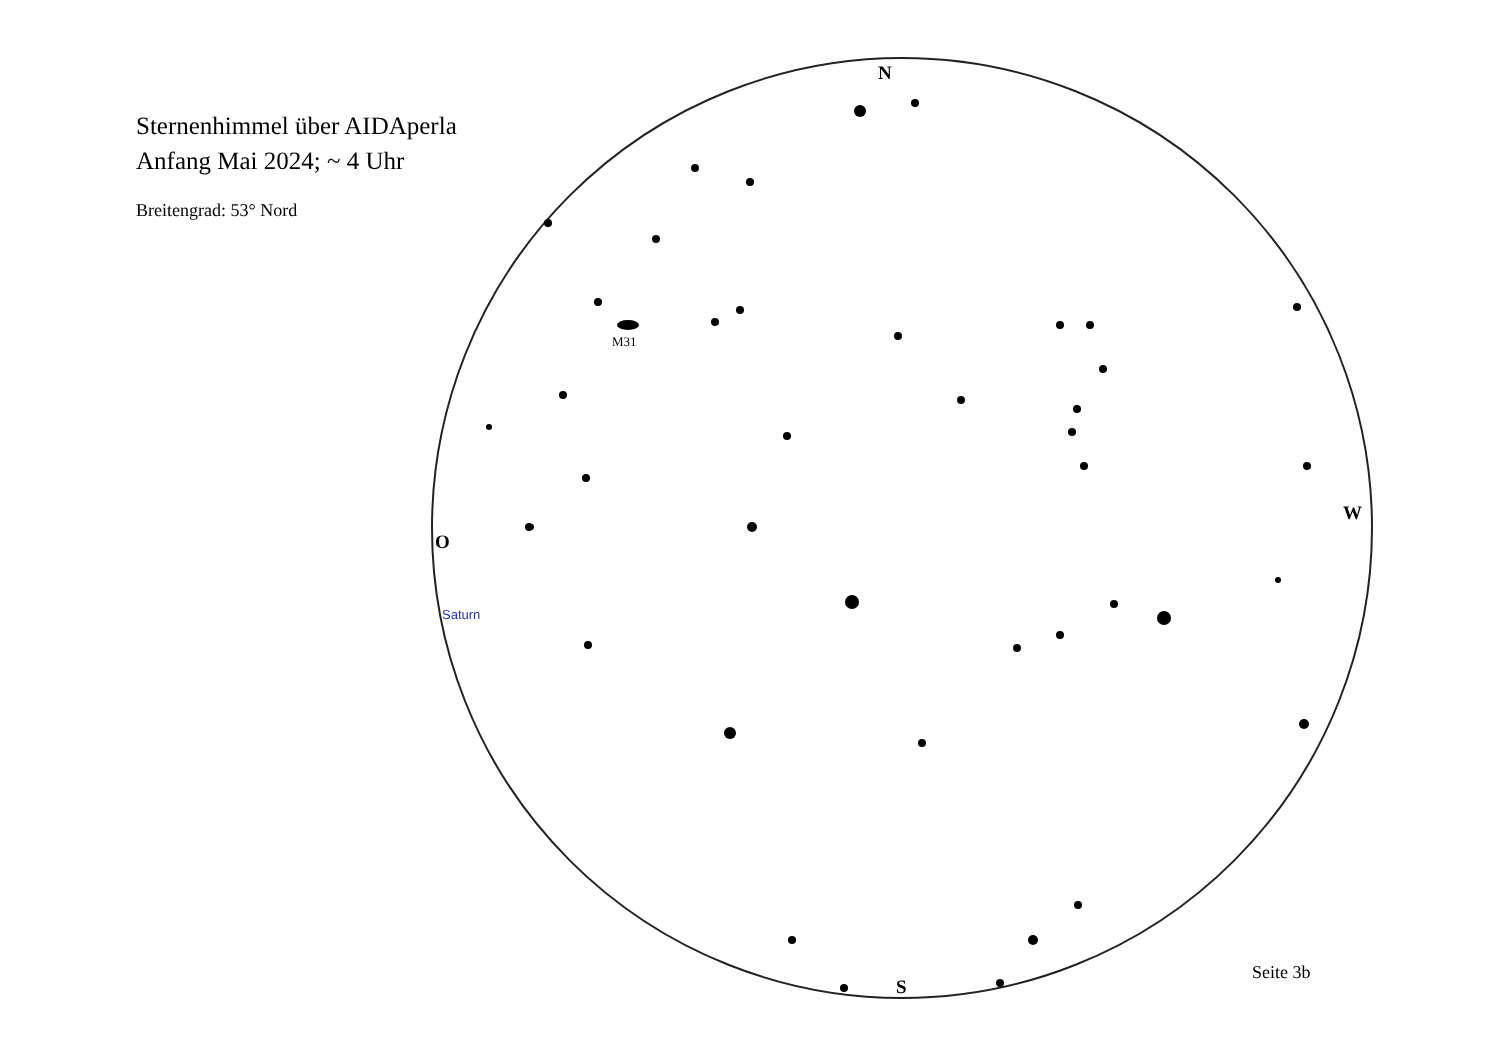Sternenhimmel über AIDAperla
Anfang Mai 2024; ~ 4 Uhr
Breitengrad: 53° Nord
M31
N
S
O
W
Saturn
Seite 3b